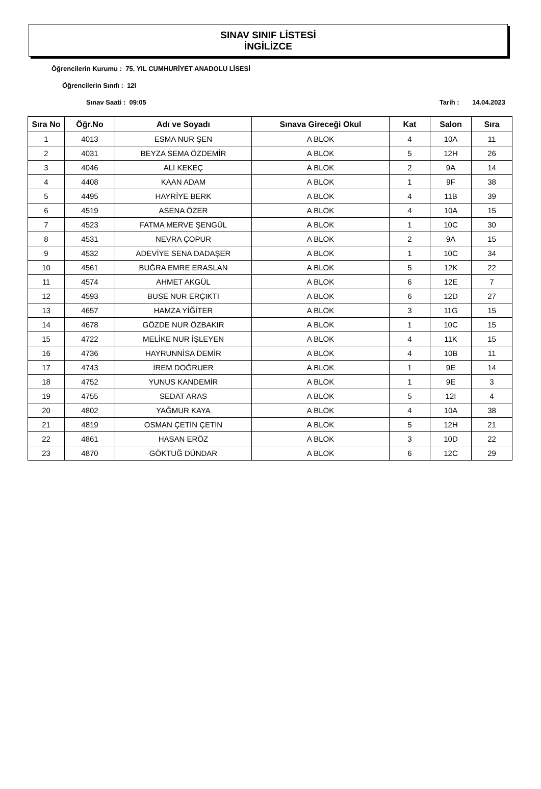SINAV SINIF LİSTESİ
İNGİLİZCE
Öğrencilerin Kurumu : 75. YIL CUMHURİYET ANADOLU LİSESİ
Öğrencilerin Sınıfı : 12I
Sınav Saati : 09:05 Tarih : 14.04.2023
| Sıra No | Öğr.No | Adı ve Soyadı | Sınava Gireceği Okul | Kat | Salon | Sıra |
| --- | --- | --- | --- | --- | --- | --- |
| 1 | 4013 | ESMA NUR ŞEN | A BLOK | 4 | 10A | 11 |
| 2 | 4031 | BEYZA SEMA ÖZDEMİR | A BLOK | 5 | 12H | 26 |
| 3 | 4046 | ALİ KEKEÇ | A BLOK | 2 | 9A | 14 |
| 4 | 4408 | KAAN ADAM | A BLOK | 1 | 9F | 38 |
| 5 | 4495 | HAYRİYE BERK | A BLOK | 4 | 11B | 39 |
| 6 | 4519 | ASENA ÖZER | A BLOK | 4 | 10A | 15 |
| 7 | 4523 | FATMA MERVE ŞENGÜL | A BLOK | 1 | 10C | 30 |
| 8 | 4531 | NEVRA ÇOPUR | A BLOK | 2 | 9A | 15 |
| 9 | 4532 | ADEVİYE SENA DADAŞER | A BLOK | 1 | 10C | 34 |
| 10 | 4561 | BUĞRA EMRE ERASLAN | A BLOK | 5 | 12K | 22 |
| 11 | 4574 | AHMET AKGÜL | A BLOK | 6 | 12E | 7 |
| 12 | 4593 | BUSE NUR ERÇIKTI | A BLOK | 6 | 12D | 27 |
| 13 | 4657 | HAMZA YİĞİTER | A BLOK | 3 | 11G | 15 |
| 14 | 4678 | GÖZDE NUR ÖZBAKIR | A BLOK | 1 | 10C | 15 |
| 15 | 4722 | MELİKE NUR İŞLEYEN | A BLOK | 4 | 11K | 15 |
| 16 | 4736 | HAYRUNNİSA DEMİR | A BLOK | 4 | 10B | 11 |
| 17 | 4743 | İREM DOĞRUER | A BLOK | 1 | 9E | 14 |
| 18 | 4752 | YUNUS KANDEMİR | A BLOK | 1 | 9E | 3 |
| 19 | 4755 | SEDAT ARAS | A BLOK | 5 | 12I | 4 |
| 20 | 4802 | YAĞMUR KAYA | A BLOK | 4 | 10A | 38 |
| 21 | 4819 | OSMAN ÇETİN ÇETİN | A BLOK | 5 | 12H | 21 |
| 22 | 4861 | HASAN ERÖZ | A BLOK | 3 | 10D | 22 |
| 23 | 4870 | GÖKTUĞ DÜNDAR | A BLOK | 6 | 12C | 29 |